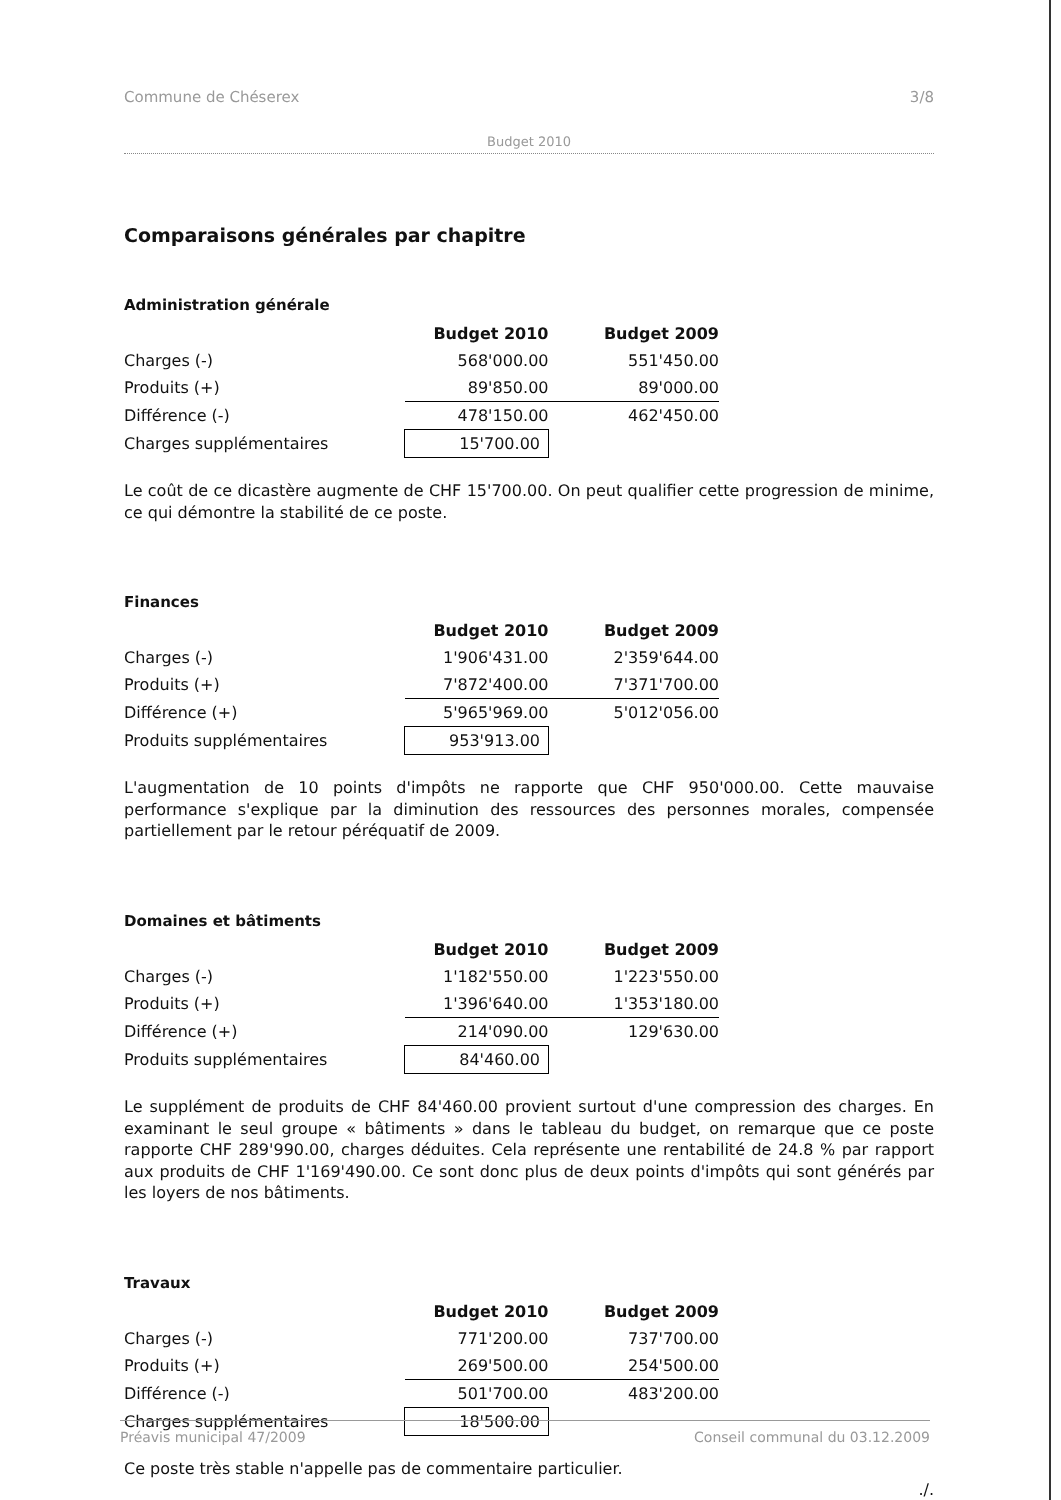Commune de Chéserex 3/8
Budget 2010
Comparaisons générales par chapitre
Administration générale
| | Budget 2010 | | Budget 2009 |
| Charges (-) | 568'000.00 | | 551'450.00 |
| Produits (+) | 89'850.00 | | 89'000.00 |
| Différence (-) | 478'150.00 | | 462'450.00 |
| Charges supplémentaires | 15'700.00 | | |
Le coût de ce dicastère augmente de CHF 15'700.00. On peut qualifier cette progression de minime, ce qui démontre la stabilité de ce poste.
Finances
| | Budget 2010 | | Budget 2009 |
| Charges (-) | 1'906'431.00 | | 2'359'644.00 |
| Produits (+) | 7'872'400.00 | | 7'371'700.00 |
| Différence (+) | 5'965'969.00 | | 5'012'056.00 |
| Produits supplémentaires | 953'913.00 | | |
L'augmentation de 10 points d'impôts ne rapporte que CHF 950'000.00. Cette mauvaise performance s'explique par la diminution des ressources des personnes morales, compensée partiellement par le retour péréquatif de 2009.
Domaines et bâtiments
| | Budget 2010 | | Budget 2009 |
| Charges (-) | 1'182'550.00 | | 1'223'550.00 |
| Produits (+) | 1'396'640.00 | | 1'353'180.00 |
| Différence (+) | 214'090.00 | | 129'630.00 |
| Produits supplémentaires | 84'460.00 | | |
Le supplément de produits de CHF 84'460.00 provient surtout d'une compression des charges. En examinant le seul groupe « bâtiments » dans le tableau du budget, on remarque que ce poste rapporte CHF 289'990.00, charges déduites. Cela représente une rentabilité de 24.8 % par rapport aux produits de CHF 1'169'490.00. Ce sont donc plus de deux points d'impôts qui sont générés par les loyers de nos bâtiments.
Travaux
| | Budget 2010 | | Budget 2009 |
| Charges (-) | 771'200.00 | | 737'700.00 |
| Produits (+) | 269'500.00 | | 254'500.00 |
| Différence (-) | 501'700.00 | | 483'200.00 |
| Charges supplémentaires | 18'500.00 | | |
Ce poste très stable n'appelle pas de commentaire particulier.
./.
Préavis municipal 47/2009 Conseil communal du 03.12.2009